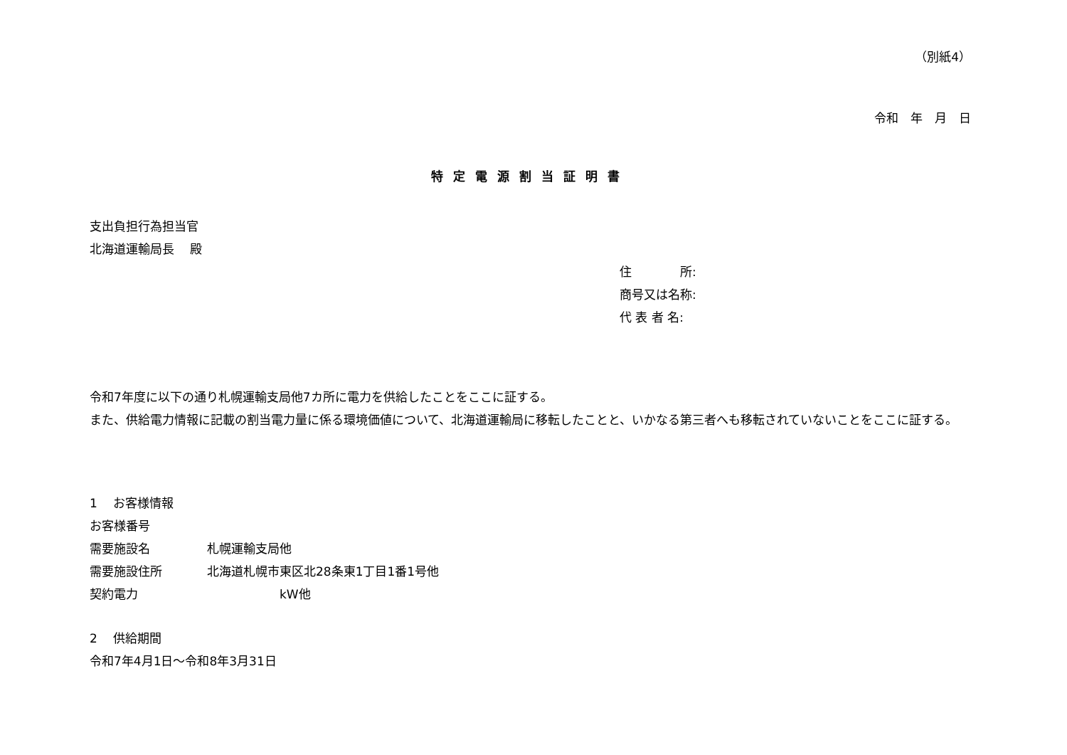（別紙4）
令和　年　月　日
特定電源割当証明書
支出負担行為担当官
北海道運輸局長　 殿
住　　　　所:
商号又は名称:
代 表 者 名:
令和7年度に以下の通り札幌運輸支局他7カ所に電力を供給したことをここに証する。
また、供給電力情報に記載の割当電力量に係る環境価値について、北海道運輸局に移転したことと、いかなる第三者へも移転されていないことをここに証する。
1　 お客様情報
お客様番号
需要施設名 札幌運輸支局他
需要施設住所 北海道札幌市東区北28条東1丁目1番1号他
契約電力　　　　　　kW他
2　 供給期間
令和7年4月1日～令和8年3月31日